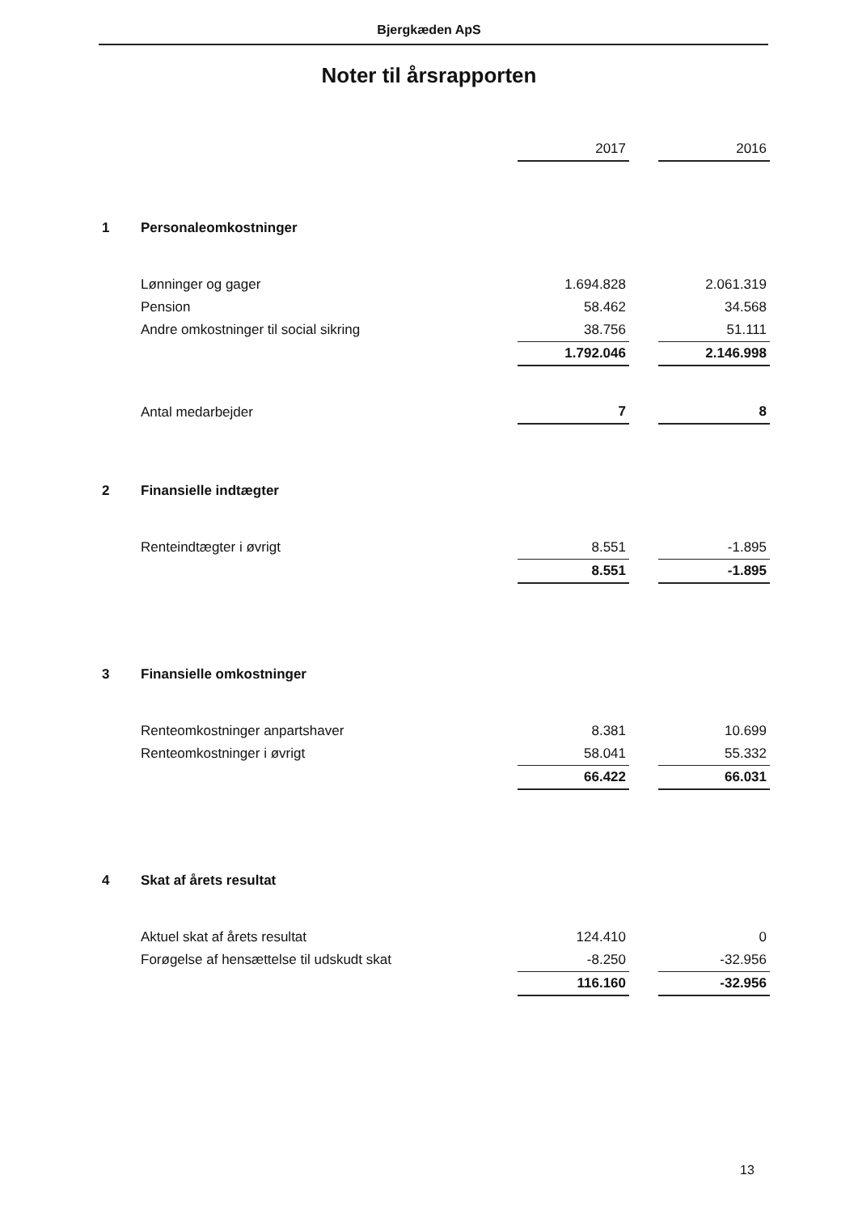Bjergkæden ApS
Noter til årsrapporten
| | | 2017 | | 2016 |
| 1 | Personaleomkostninger | | | |
| | Lønninger og gager | 1.694.828 | | 2.061.319 |
| | Pension | 58.462 | | 34.568 |
| | Andre omkostninger til social sikring | 38.756 | | 51.111 |
| | | 1.792.046 | | 2.146.998 |
| | Antal medarbejder | 7 | | 8 |
| 2 | Finansielle indtægter | | | |
| | Renteindtægter i øvrigt | 8.551 | | -1.895 |
| | | 8.551 | | -1.895 |
| 3 | Finansielle omkostninger | | | |
| | Renteomkostninger anpartshaver | 8.381 | | 10.699 |
| | Renteomkostninger i øvrigt | 58.041 | | 55.332 |
| | | 66.422 | | 66.031 |
| 4 | Skat af årets resultat | | | |
| | Aktuel skat af årets resultat | 124.410 | | 0 |
| | Forøgelse af hensættelse til udskudt skat | -8.250 | | -32.956 |
| | | 116.160 | | -32.956 |
13